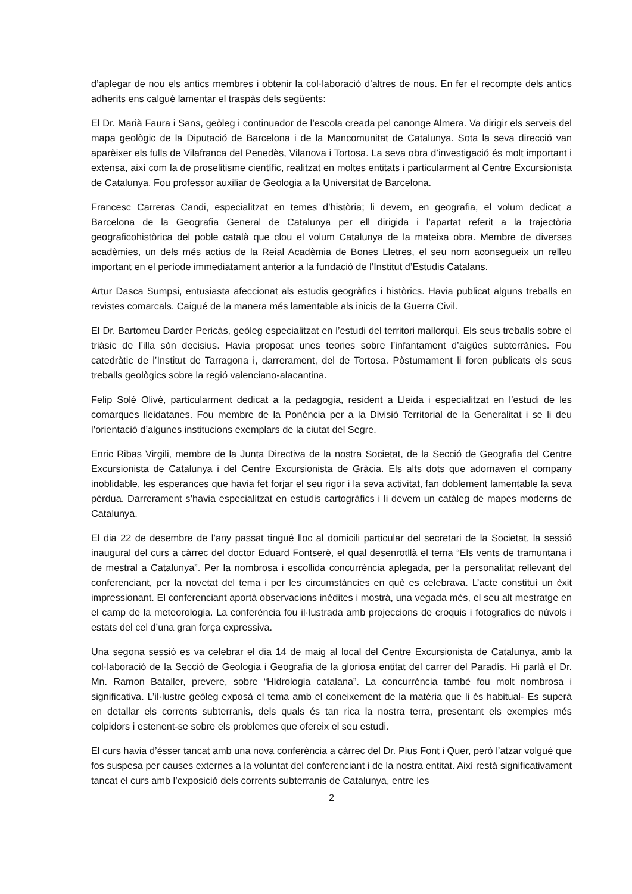d’aplegar de nou els antics membres i obtenir la col·laboració d’altres de nous. En fer el recompte dels antics adherits ens calgué lamentar el traspàs dels següents:
El Dr. Marià Faura i Sans, geòleg i continuador de l’escola creada pel canonge Almera. Va dirigir els serveis del mapa geològic de la Diputació de Barcelona i de la Mancomunitat de Catalunya. Sota la seva direcció van aparèixer els fulls de Vilafranca del Penedès, Vilanova i Tortosa. La seva obra d’investigació és molt important i extensa, així com la de proselitisme científic, realitzat en moltes entitats i particularment al Centre Excursionista de Catalunya. Fou professor auxiliar de Geologia a la Universitat de Barcelona.
Francesc Carreras Candi, especialitzat en temes d’història; li devem, en geografia, el volum dedicat a Barcelona de la Geografia General de Catalunya per ell dirigida i l’apartat referit a la trajectòria geograficohistòrica del poble català que clou el volum Catalunya de la mateixa obra. Membre de diverses acadèmies, un dels més actius de la Reial Acadèmia de Bones Lletres, el seu nom aconsegueix un relleu important en el període immediatament anterior a la fundació de l’Institut d’Estudis Catalans.
Artur Dasca Sumpsi, entusiasta afeccionat als estudis geogràfics i històrics. Havia publicat alguns treballs en revistes comarcals. Caigué de la manera més lamentable als inicis de la Guerra Civil.
El Dr. Bartomeu Darder Pericàs, geòleg especialitzat en l’estudi del territori mallorquí. Els seus treballs sobre el triàsic de l’illa són decisius. Havia proposat unes teories sobre l’infantament d’aigües subterrànies. Fou catedràtic de l’Institut de Tarragona i, darrerament, del de Tortosa. Pòstumament li foren publicats els seus treballs geològics sobre la regió valenciano-alacantina.
Felip Solé Olivé, particularment dedicat a la pedagogia, resident a Lleida i especialitzat en l’estudi de les comarques lleidatanes. Fou membre de la Ponència per a la Divisió Territorial de la Generalitat i se li deu l’orientació d’algunes institucions exemplars de la ciutat del Segre.
Enric Ribas Virgili, membre de la Junta Directiva de la nostra Societat, de la Secció de Geografia del Centre Excursionista de Catalunya i del Centre Excursionista de Gràcia. Els alts dots que adornaven el company inoblidable, les esperances que havia fet forjar el seu rigor i la seva activitat, fan doblement lamentable la seva pèrdua. Darrerament s’havia especialitzat en estudis cartogràfics i li devem un catàleg de mapes moderns de Catalunya.
El dia 22 de desembre de l’any passat tingué lloc al domicili particular del secretari de la Societat, la sessió inaugural del curs a càrrec del doctor Eduard Fontserè, el qual desenrotllà el tema “Els vents de tramuntana i de mestral a Catalunya”. Per la nombrosa i escollida concurrència aplegada, per la personalitat rellevant del conferenciant, per la novetat del tema i per les circumstàncies en què es celebrava. L’acte constituí un èxit impressionant. El conferenciant aportà observacions inèdites i mostrà, una vegada més, el seu alt mestratge en el camp de la meteorologia. La conferència fou il·lustrada amb projeccions de croquis i fotografies de núvols i estats del cel d’una gran força expressiva.
Una segona sessió es va celebrar el dia 14 de maig al local del Centre Excursionista de Catalunya, amb la col·laboració de la Secció de Geologia i Geografia de la gloriosa entitat del carrer del Paradís. Hi parlà el Dr. Mn. Ramon Bataller, prevere, sobre “Hidrologia catalana”. La concurrència també fou molt nombrosa i significativa. L’il·lustre geòleg exposà el tema amb el coneixement de la matèria que li és habitual- Es superà en detallar els corrents subterranis, dels quals és tan rica la nostra terra, presentant els exemples més colpidors i estenent-se sobre els problemes que ofereix el seu estudi.
El curs havia d’ésser tancat amb una nova conferència a càrrec del Dr. Pius Font i Quer, però l’atzar volgué que fos suspesa per causes externes a la voluntat del conferenciant i de la nostra entitat. Així restà significativament tancat el curs amb l’exposició dels corrents subterranis de Catalunya, entre les
2